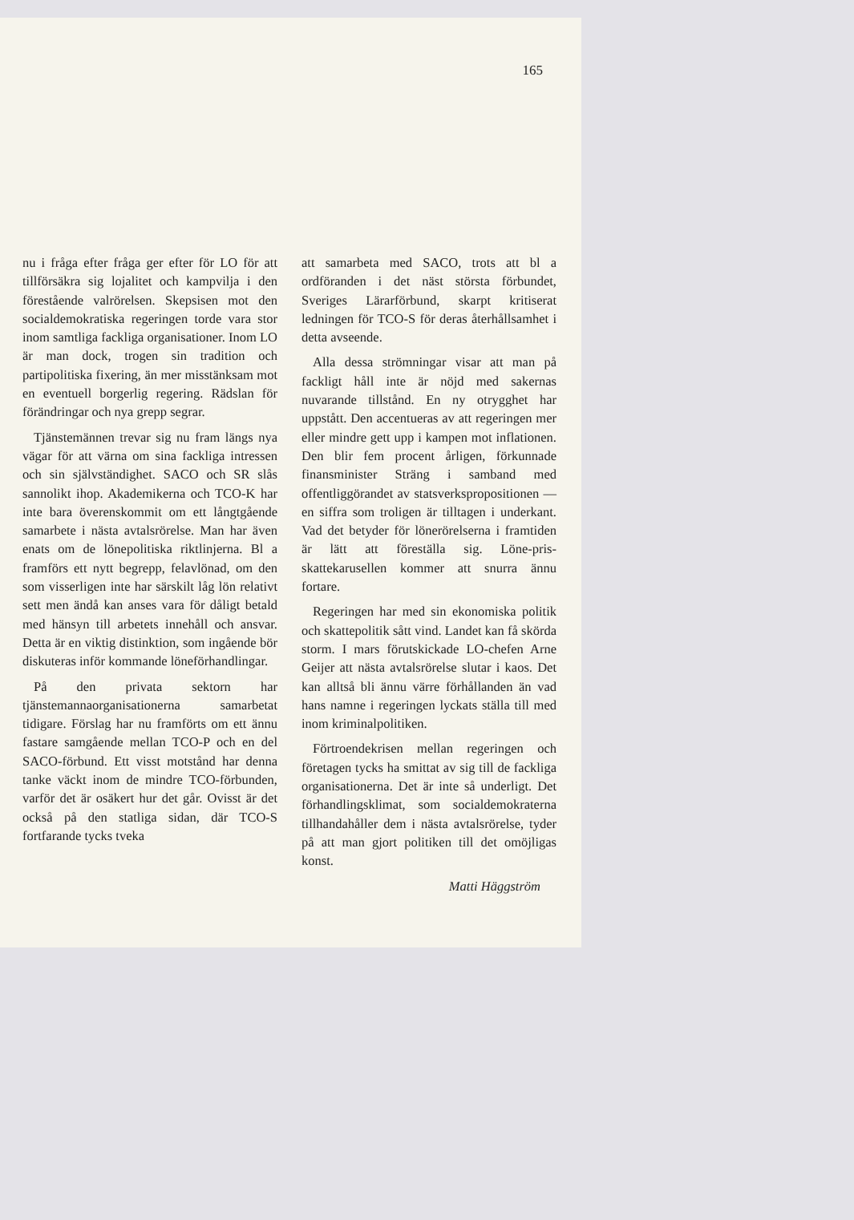165
nu i fråga efter fråga ger efter för LO för att tillförsäkra sig lojalitet och kampvilja i den förestående valrörelsen. Skepsisen mot den socialdemokratiska regeringen torde vara stor inom samtliga fackliga organisationer. Inom LO är man dock, trogen sin tradition och partipolitiska fixering, än mer misstänksam mot en eventuell borgerlig regering. Rädslan för förändringar och nya grepp segrar.
Tjänstemännen trevar sig nu fram längs nya vägar för att värna om sina fackliga intressen och sin självständighet. SACO och SR slås sannolikt ihop. Akademikerna och TCO-K har inte bara överenskommit om ett långtgående samarbete i nästa avtalsrörelse. Man har även enats om de lönepolitiska riktlinjerna. Bl a framförs ett nytt begrepp, felavlönad, om den som visserligen inte har särskilt låg lön relativt sett men ändå kan anses vara för dåligt betald med hänsyn till arbetets innehåll och ansvar. Detta är en viktig distinktion, som ingående bör diskuteras inför kommande löneförhandlingar.
På den privata sektorn har tjänstemannaorganisationerna samarbetat tidigare. Förslag har nu framförts om ett ännu fastare samgående mellan TCO-P och en del SACO-förbund. Ett visst motstånd har denna tanke väckt inom de mindre TCO-förbunden, varför det är osäkert hur det går. Ovisst är det också på den statliga sidan, där TCO-S fortfarande tycks tveka
att samarbeta med SACO, trots att bl a ordföranden i det näst största förbundet, Sveriges Lärarförbund, skarpt kritiserat ledningen för TCO-S för deras återhållsamhet i detta avseende.
Alla dessa strömningar visar att man på fackligt håll inte är nöjd med sakernas nuvarande tillstånd. En ny otrygghet har uppstått. Den accentueras av att regeringen mer eller mindre gett upp i kampen mot inflationen. Den blir fem procent årligen, förkunnade finansminister Sträng i samband med offentliggörandet av statsverkspropositionen — en siffra som troligen är tilltagen i underkant. Vad det betyder för lönerörelserna i framtiden är lätt att föreställa sig. Löne-pris-skattekarusellen kommer att snurra ännu fortare.
Regeringen har med sin ekonomiska politik och skattepolitik sått vind. Landet kan få skörda storm. I mars förutskickade LO-chefen Arne Geijer att nästa avtalsrörelse slutar i kaos. Det kan alltså bli ännu värre förhållanden än vad hans namne i regeringen lyckats ställa till med inom kriminalpolitiken.
Förtroendekrisen mellan regeringen och företagen tycks ha smittat av sig till de fackliga organisationerna. Det är inte så underligt. Det förhandlingsklimat, som socialdemokraterna tillhandahåller dem i nästa avtalsrörelse, tyder på att man gjort politiken till det omöjligas konst.
Matti Häggström